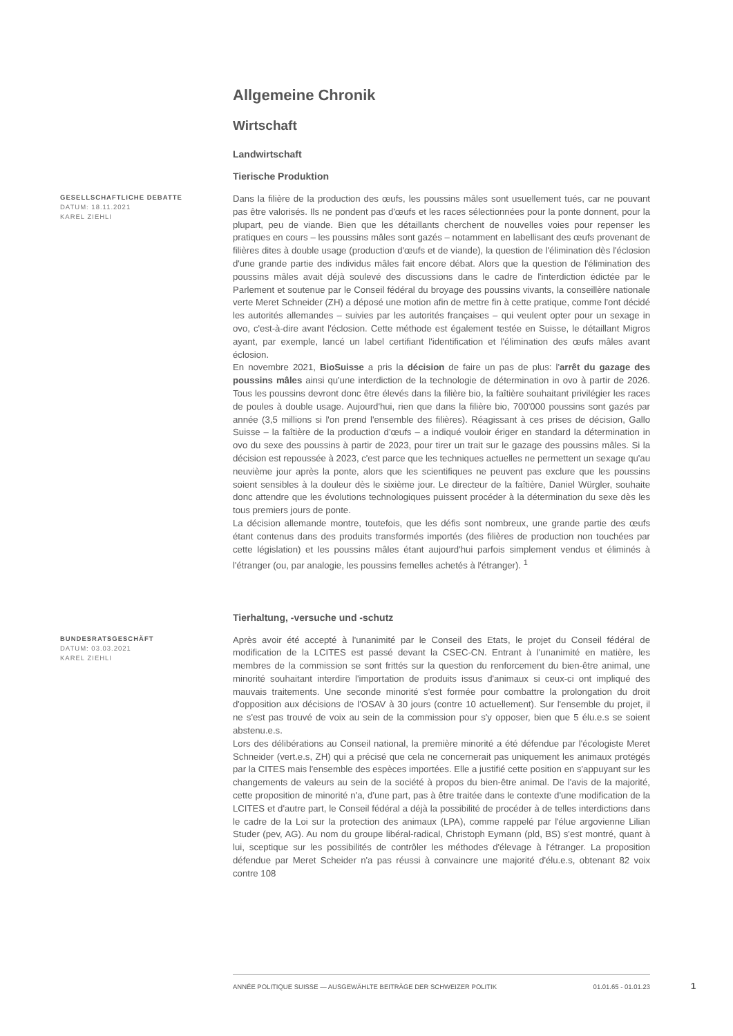Allgemeine Chronik
Wirtschaft
Landwirtschaft
Tierische Produktion
GESELLSCHAFTLICHE DEBATTE
DATUM: 18.11.2021
KAREL ZIEHLI
Dans la filière de la production des œufs, les poussins mâles sont usuellement tués, car ne pouvant pas être valorisés. Ils ne pondent pas d'œufs et les races sélectionnées pour la ponte donnent, pour la plupart, peu de viande. Bien que les détaillants cherchent de nouvelles voies pour repenser les pratiques en cours – les poussins mâles sont gazés – notamment en labellisant des œufs provenant de filières dites à double usage (production d'œufs et de viande), la question de l'élimination dès l'éclosion d'une grande partie des individus mâles fait encore débat. Alors que la question de l'élimination des poussins mâles avait déjà soulevé des discussions dans le cadre de l'interdiction édictée par le Parlement et soutenue par le Conseil fédéral du broyage des poussins vivants, la conseillère nationale verte Meret Schneider (ZH) a déposé une motion afin de mettre fin à cette pratique, comme l'ont décidé les autorités allemandes – suivies par les autorités françaises – qui veulent opter pour un sexage in ovo, c'est-à-dire avant l'éclosion. Cette méthode est également testée en Suisse, le détaillant Migros ayant, par exemple, lancé un label certifiant l'identification et l'élimination des œufs mâles avant éclosion.
En novembre 2021, BioSuisse a pris la décision de faire un pas de plus: l'arrêt du gazage des poussins mâles ainsi qu'une interdiction de la technologie de détermination in ovo à partir de 2026. Tous les poussins devront donc être élevés dans la filière bio, la faîtière souhaitant privilégier les races de poules à double usage. Aujourd'hui, rien que dans la filière bio, 700'000 poussins sont gazés par année (3,5 millions si l'on prend l'ensemble des filières). Réagissant à ces prises de décision, Gallo Suisse – la faîtière de la production d'œufs – a indiqué vouloir ériger en standard la détermination in ovo du sexe des poussins à partir de 2023, pour tirer un trait sur le gazage des poussins mâles. Si la décision est repoussée à 2023, c'est parce que les techniques actuelles ne permettent un sexage qu'au neuvième jour après la ponte, alors que les scientifiques ne peuvent pas exclure que les poussins soient sensibles à la douleur dès le sixième jour. Le directeur de la faîtière, Daniel Würgler, souhaite donc attendre que les évolutions technologiques puissent procéder à la détermination du sexe dès les tous premiers jours de ponte.
La décision allemande montre, toutefois, que les défis sont nombreux, une grande partie des œufs étant contenus dans des produits transformés importés (des filières de production non touchées par cette législation) et les poussins mâles étant aujourd'hui parfois simplement vendus et éliminés à l'étranger (ou, par analogie, les poussins femelles achetés à l'étranger). <sup>1</sup>
Tierhaltung, -versuche und -schutz
BUNDESRATSGESCHÄFT
DATUM: 03.03.2021
KAREL ZIEHLI
Après avoir été accepté à l'unanimité par le Conseil des Etats, le projet du Conseil fédéral de modification de la LCITES est passé devant la CSEC-CN. Entrant à l'unanimité en matière, les membres de la commission se sont frittés sur la question du renforcement du bien-être animal, une minorité souhaitant interdire l'importation de produits issus d'animaux si ceux-ci ont impliqué des mauvais traitements. Une seconde minorité s'est formée pour combattre la prolongation du droit d'opposition aux décisions de l'OSAV à 30 jours (contre 10 actuellement). Sur l'ensemble du projet, il ne s'est pas trouvé de voix au sein de la commission pour s'y opposer, bien que 5 élu.e.s se soient abstenu.e.s.
Lors des délibérations au Conseil national, la première minorité a été défendue par l'écologiste Meret Schneider (vert.e.s, ZH) qui a précisé que cela ne concernerait pas uniquement les animaux protégés par la CITES mais l'ensemble des espèces importées. Elle a justifié cette position en s'appuyant sur les changements de valeurs au sein de la société à propos du bien-être animal. De l'avis de la majorité, cette proposition de minorité n'a, d'une part, pas à être traitée dans le contexte d'une modification de la LCITES et d'autre part, le Conseil fédéral a déjà la possibilité de procéder à de telles interdictions dans le cadre de la Loi sur la protection des animaux (LPA), comme rappelé par l'élue argovienne Lilian Studer (pev, AG). Au nom du groupe libéral-radical, Christoph Eymann (pld, BS) s'est montré, quant à lui, sceptique sur les possibilités de contrôler les méthodes d'élevage à l'étranger. La proposition défendue par Meret Scheider n'a pas réussi à convaincre une majorité d'élu.e.s, obtenant 82 voix contre 108
ANNÉE POLITIQUE SUISSE — AUSGEWÄHLTE BEITRÄGE DER SCHWEIZER POLITIK 01.01.65 - 01.01.23
1